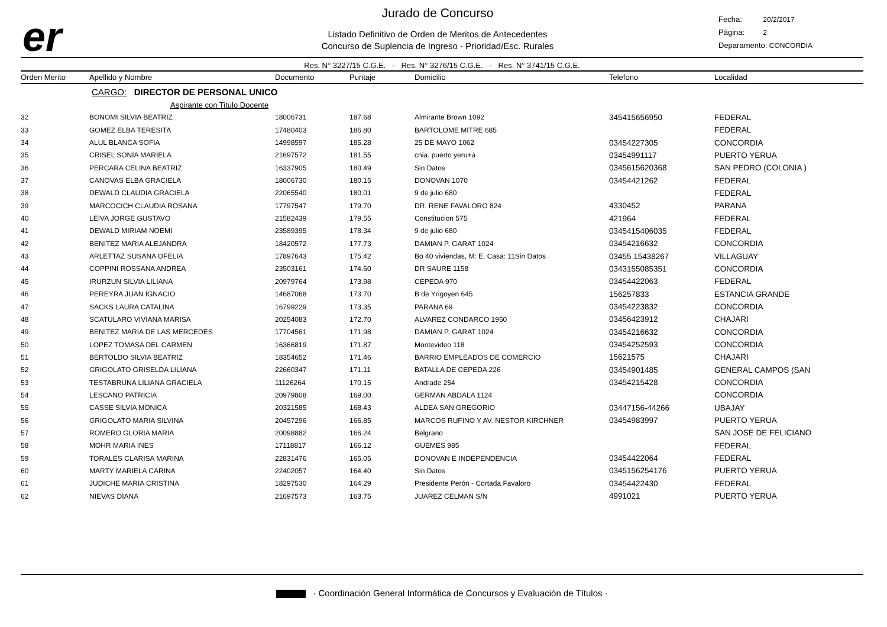er
Jurado de Concurso
Listado Definitivo de Orden de Meritos de Antecedentes
Concurso de Suplencia de Ingreso - Prioridad/Esc. Rurales
Fecha: 20/2/2017
Página: 2
Deparamento: CONCORDIA
Res. N° 3227/15 C.G.E. - Res. N° 3276/15 C.G.E. - Res. N° 3741/15 C.G.E.
| Orden Merito | Apellido y Nombre | Documento | Puntaje | Domicilio | Telefono | Localidad |
| --- | --- | --- | --- | --- | --- | --- |
| | CARGO: DIRECTOR DE PERSONAL UNICO | | | | | |
| | Aspirante con Titulo Docente | | | | | |
| 32 | BONOMI SILVIA BEATRIZ | 18006731 | 187.68 | Almirante Brown 1092 | 345415656950 | FEDERAL |
| 33 | GOMEZ ELBA TERESITA | 17480403 | 186.80 | BARTOLOME MITRE 685 | | FEDERAL |
| 34 | ALUL BLANCA SOFIA | 14998597 | 185.28 | 25 DE MAYO 1062 | 03454227305 | CONCORDIA |
| 35 | CRISEL SONIA MARIELA | 21697572 | 181.55 | cnia. puerto yeru+á | 03454991117 | PUERTO YERUA |
| 36 | PERCARA CELINA BEATRIZ | 16337905 | 180.49 | Sin Datos | 0345615620368 | SAN PEDRO (COLONIA ) |
| 37 | CANOVAS ELBA GRACIELA | 18006730 | 180.15 | DONOVAN 1070 | 03454421262 | FEDERAL |
| 38 | DEWALD CLAUDIA GRACIELA | 22065540 | 180.01 | 9 de julio 680 | | FEDERAL |
| 39 | MARCOCICH CLAUDIA ROSANA | 17797547 | 179.70 | DR. RENE FAVALORO 824 | 4330452 | PARANA |
| 40 | LEIVA JORGE GUSTAVO | 21582439 | 179.55 | Constitucion 575 | 421964 | FEDERAL |
| 41 | DEWALD MIRIAM NOEMI | 23589395 | 178.34 | 9 de julio 680 | 0345415406035 | FEDERAL |
| 42 | BENITEZ MARIA ALEJANDRA | 18420572 | 177.73 | DAMIAN P. GARAT 1024 | 03454216632 | CONCORDIA |
| 43 | ARLETTAZ SUSANA OFELIA | 17897643 | 175.42 | Bo 40 viviendas, M: E, Casa: 11Sin Datos | 03455 15438267 | VILLAGUAY |
| 44 | COPPINI ROSSANA ANDREA | 23503161 | 174.60 | DR SAURE 1158 | 0343155085351 | CONCORDIA |
| 45 | IRURZUN SILVIA LILIANA | 20979764 | 173.98 | CEPEDA 970 | 03454422063 | FEDERAL |
| 46 | PEREYRA JUAN IGNACIO | 14687068 | 173.70 | B de Yrigoyen 645 | 156257833 | ESTANCIA GRANDE |
| 47 | SACKS LAURA CATALINA | 16799229 | 173.35 | PARANA 69 | 03454223832 | CONCORDIA |
| 48 | SCATULARO VIVIANA MARISA | 20254083 | 172.70 | ALVAREZ CONDARCO 1950 | 03456423912 | CHAJARI |
| 49 | BENITEZ MARIA DE LAS MERCEDES | 17704561 | 171.98 | DAMIAN P. GARAT 1024 | 03454216632 | CONCORDIA |
| 50 | LOPEZ TOMASA DEL CARMEN | 16366819 | 171.87 | Montevideo 118 | 03454252593 | CONCORDIA |
| 51 | BERTOLDO SILVIA BEATRIZ | 18354652 | 171.46 | BARRIO EMPLEADOS DE COMERCIO | 15621575 | CHAJARI |
| 52 | GRIGOLATO GRISELDA LILIANA | 22660347 | 171.11 | BATALLA DE CEPEDA 226 | 03454901485 | GENERAL CAMPOS (SAN |
| 53 | TESTABRUNA LILIANA GRACIELA | 11126264 | 170.15 | Andrade 254 | 03454215428 | CONCORDIA |
| 54 | LESCANO PATRICIA | 20979808 | 169.00 | GERMAN ABDALA 1124 | | CONCORDIA |
| 55 | CASSE SILVIA MONICA | 20321585 | 168.43 | ALDEA SAN GREGORIO | 03447156-44266 | UBAJAY |
| 56 | GRIGOLATO MARIA SILVINA | 20457296 | 166.85 | MARCOS RUFINO Y AV. NESTOR KIRCHNER | 03454983997 | PUERTO YERUA |
| 57 | ROMERO GLORIA MARIA | 20098882 | 166.24 | Belgrano | | SAN JOSE DE FELICIANO |
| 58 | MOHR MARIA INES | 17118817 | 166.12 | GUEMES 985 | | FEDERAL |
| 59 | TORALES CLARISA MARINA | 22831476 | 165.05 | DONOVAN E INDEPENDENCIA | 03454422064 | FEDERAL |
| 60 | MARTY MARIELA CARINA | 22402057 | 164.40 | Sin Datos | 0345156254176 | PUERTO YERUA |
| 61 | JUDICHE MARIA CRISTINA | 18297530 | 164.29 | Presidente Perón - Cortada Favaloro | 03454422430 | FEDERAL |
| 62 | NIEVAS DIANA | 21697573 | 163.75 | JUAREZ CELMAN S/N | 4991021 | PUERTO YERUA |
· Coordinación General Informática de Concursos y Evaluación de Títulos ·